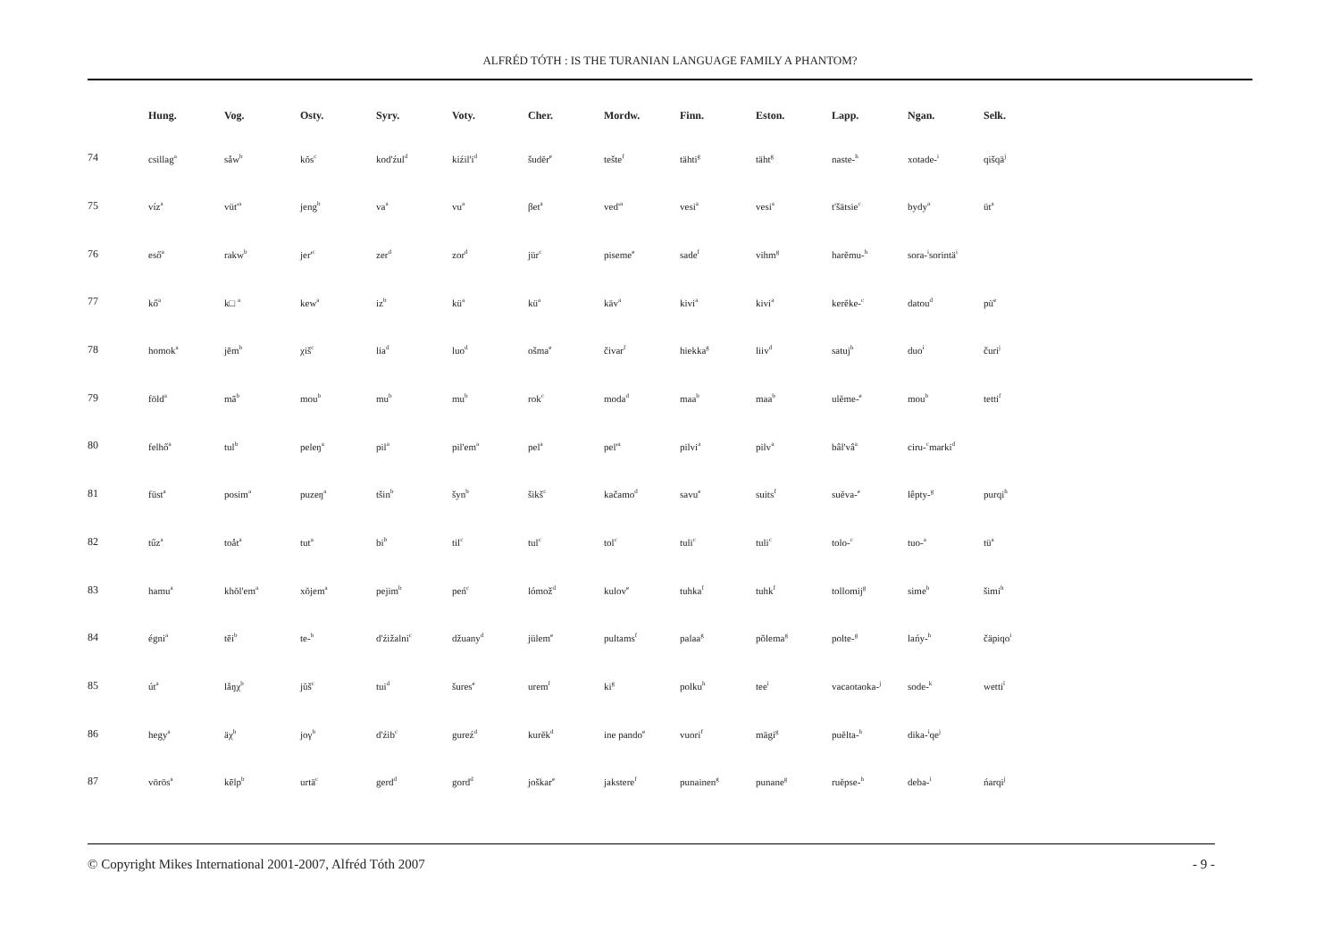ALFRÉD TÓTH : IS THE TURANIAN LANGUAGE FAMILY A PHANTOM?
| | Hung. | Vog. | Osty. | Syry. | Voty. | Cher. | Mordw. | Finn. | Eston. | Lapp. | Ngan. | Selk. |
| --- | --- | --- | --- | --- | --- | --- | --- | --- | --- | --- | --- | --- |
| 74 | csillag<sup>a</sup> | såw<sup>b</sup> | kŏs<sup>c</sup> | kod'źul<sup>d</sup> | kiźil'i<sup>d</sup> | šudĕr<sup>e</sup> | tešte<sup>f</sup> | tähti<sup>g</sup> | täht<sup>g</sup> | naste-<sup>h</sup> | xotade-<sup>i</sup> | qišqä<sup>j</sup> |
| 75 | víz<sup>a</sup> | vüt'<sup>a</sup> | jeng<sup>b</sup> | va<sup>a</sup> | vu<sup>a</sup> | βet<sup>a</sup> | ved'<sup>a</sup> | vesi<sup>a</sup> | vesi<sup>a</sup> | t'šätsie<sup>c</sup> | bydy<sup>a</sup> | üt<sup>a</sup> |
| 76 | eső<sup>a</sup> | rakw<sup>b</sup> | jer'<sup>c</sup> | zer<sup>d</sup> | zor<sup>d</sup> | jür<sup>c</sup> | piseme<sup>e</sup> | sade<sup>f</sup> | vihm<sup>g</sup> | harĕmu-<sup>h</sup> | sora-<sup>i</sup>sorintä<sup>i</sup> | |
| 77 | kő<sup>a</sup> | k□ <sup>a</sup> | kew<sup>a</sup> | iz<sup>b</sup> | kü<sup>a</sup> | kü<sup>a</sup> | käv<sup>a</sup> | kivi<sup>a</sup> | kivi<sup>a</sup> | kerĕke-<sup>c</sup> | datou<sup>d</sup> | pü<sup>e</sup> |
| 78 | homok<sup>a</sup> | jēm<sup>b</sup> | χiš<sup>c</sup> | lia<sup>d</sup> | luo<sup>d</sup> | ošma<sup>e</sup> | čivar<sup>f</sup> | hiekka<sup>g</sup> | liiv<sup>d</sup> | satuj<sup>h</sup> | duo<sup>i</sup> | čuri<sup>j</sup> |
| 79 | föld<sup>a</sup> | mā<sup>b</sup> | mou<sup>b</sup> | mu<sup>b</sup> | mu<sup>b</sup> | rok<sup>c</sup> | moda<sup>d</sup> | maa<sup>b</sup> | maa<sup>b</sup> | ulĕme-<sup>e</sup> | mou<sup>b</sup> | tetti<sup>f</sup> |
| 80 | felhő<sup>a</sup> | tul<sup>b</sup> | peleŋ<sup>a</sup> | pil<sup>a</sup> | pil'em<sup>a</sup> | pel<sup>a</sup> | pel'<sup>a</sup> | pilvi<sup>a</sup> | pilv<sup>a</sup> | bâl'vâ<sup>a</sup> | ciru-<sup>c</sup>marki<sup>d</sup> | |
| 81 | füst<sup>a</sup> | posim<sup>a</sup> | puzeŋ<sup>a</sup> | tšin<sup>b</sup> | šyn<sup>b</sup> | šikš<sup>c</sup> | kačamo<sup>d</sup> | savu<sup>e</sup> | suits<sup>f</sup> | suĕva-<sup>e</sup> | lêpty-<sup>g</sup> | purqi<sup>h</sup> |
| 82 | tűz<sup>a</sup> | toåt<sup>a</sup> | tut<sup>a</sup> | bi<sup>b</sup> | til<sup>c</sup> | tul<sup>c</sup> | tol<sup>c</sup> | tuli<sup>c</sup> | tuli<sup>c</sup> | tolo-<sup>c</sup> | tuo-<sup>a</sup> | tü<sup>a</sup> |
| 83 | hamu<sup>a</sup> | khŏl'em<sup>a</sup> | xŏjem<sup>a</sup> | pejim<sup>b</sup> | peń<sup>c</sup> | lómož<sup>d</sup> | kulov<sup>e</sup> | tuhka<sup>f</sup> | tuhk<sup>f</sup> | tollomij<sup>g</sup> | sime<sup>h</sup> | šimi<sup>h</sup> |
| 84 | égni<sup>a</sup> | tēi<sup>b</sup> | te-<sup>b</sup> | d'źižalni<sup>c</sup> | džuany<sup>d</sup> | jülem<sup>e</sup> | pultams<sup>f</sup> | palaa<sup>g</sup> | põlema<sup>g</sup> | polte-<sup>g</sup> | lańy-<sup>h</sup> | čäpiqo<sup>i</sup> |
| 85 | út<sup>a</sup> | låŋχ<sup>b</sup> | jŭš<sup>c</sup> | tui<sup>d</sup> | šures<sup>e</sup> | urem<sup>f</sup> | ki<sup>g</sup> | polku<sup>h</sup> | tee<sup>i</sup> | vacaotaoka-<sup>j</sup> | sode-<sup>k</sup> | wetti<sup>l</sup> |
| 86 | hegy<sup>a</sup> | äχ<sup>b</sup> | joγ<sup>b</sup> | d'źib<sup>c</sup> | gureź<sup>d</sup> | kurĕk<sup>d</sup> | ine pando<sup>e</sup> | vuori<sup>f</sup> | mägi<sup>g</sup> | puĕlta-<sup>h</sup> | dika-<sup>i</sup>qe<sup>j</sup> | |
| 87 | vörös<sup>a</sup> | kēlp<sup>b</sup> | urtä<sup>c</sup> | gerd<sup>d</sup> | gord<sup>d</sup> | joškar<sup>e</sup> | jakstere<sup>f</sup> | punainen<sup>g</sup> | punane<sup>g</sup> | ruĕpse-<sup>h</sup> | deba-<sup>i</sup> | ńarqi<sup>j</sup> |
© Copyright Mikes International 2001-2007, Alfréd Tóth 2007 - 9 -